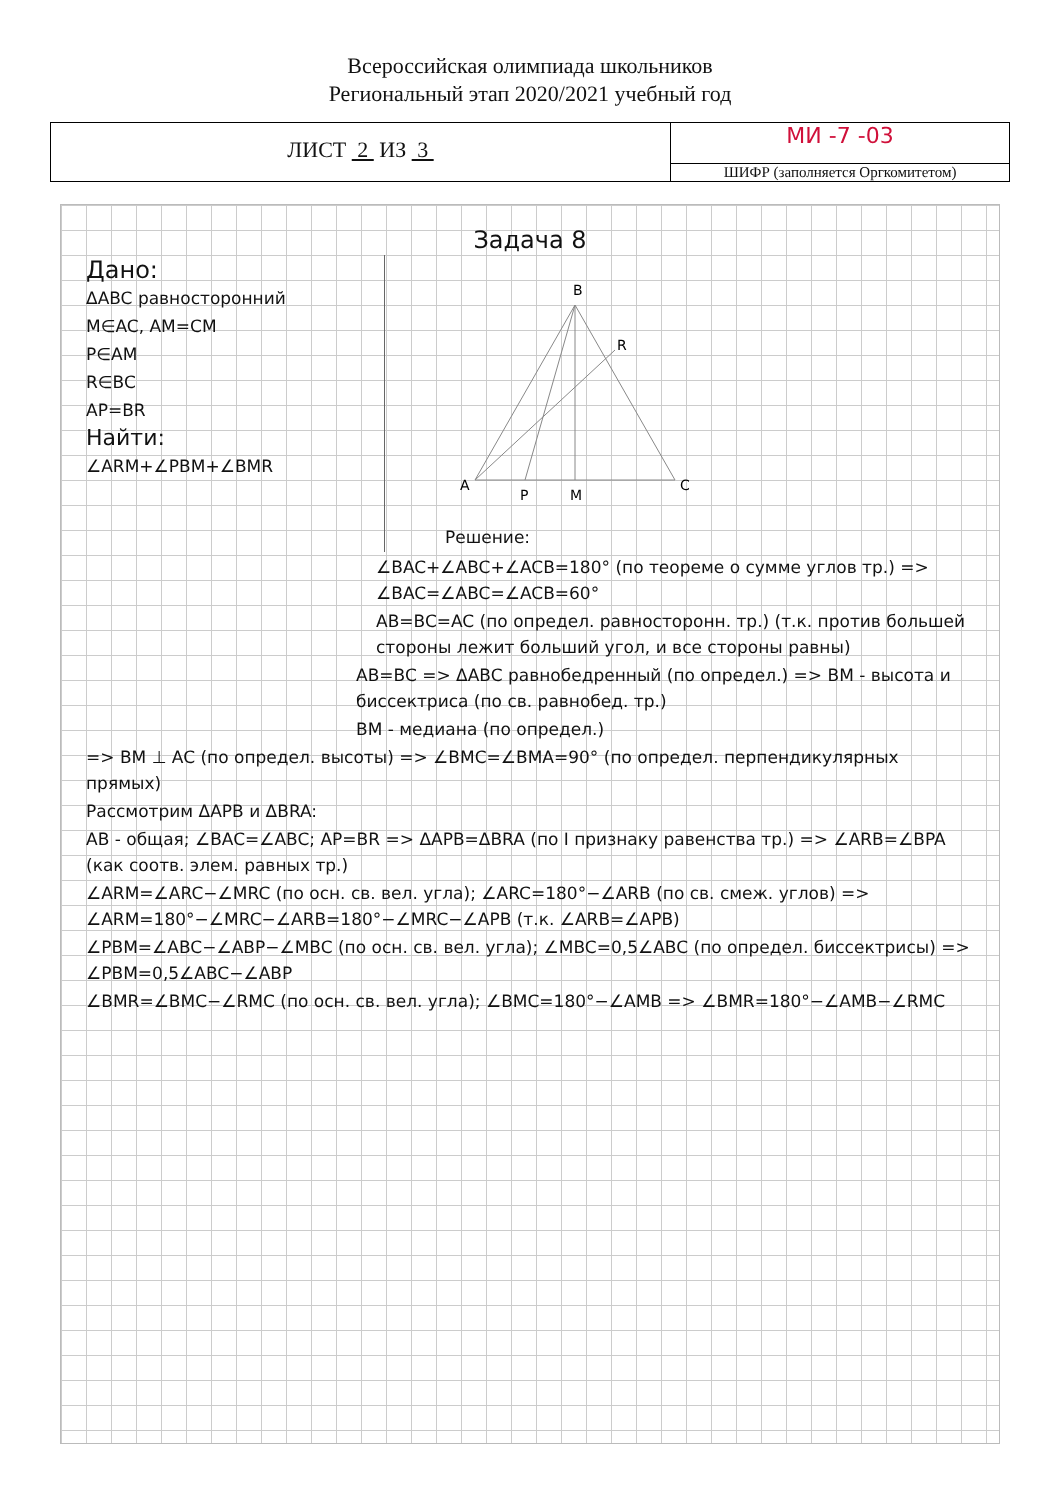Всероссийская олимпиада школьников
Региональный этап 2020/2021 учебный год
ЛИСТ 2 ИЗ 3
МИ -7 -03
ШИФР (заполняется Оргкомитетом)
Задача 8
Дано:
ΔABC равносторонний
M∈AC, AM=CM
P∈AM
R∈BC
AP=BR
Найти:
∠ARM+∠PBM+∠BMR
B
R
A
P
M
C
Решение:
∠BAC+∠ABC+∠ACB=180° (по теореме о сумме углов тр.) => ∠BAC=∠ABC=∠ACB=60°
AB=BC=AC (по определ. равносторонн. тр.) (т.к. против большей стороны лежит больший угол, и все стороны равны)
AB=BC => ΔABC равнобедренный (по определ.) => BM - высота и биссектриса (по св. равнобед. тр.)
BM - медиана (по определ.)
=> BM ⊥ AC (по определ. высоты) => ∠BMC=∠BMA=90° (по определ. перпендикулярных прямых)
Рассмотрим ΔAPB и ΔBRA:
AB - общая; ∠BAC=∠ABC; AP=BR => ΔAPB=ΔBRA (по I признаку равенства тр.) => ∠ARB=∠BPA (как соотв. элем. равных тр.)
∠ARM=∠ARC−∠MRC (по осн. св. вел. угла); ∠ARC=180°−∠ARB (по св. смеж. углов) => ∠ARM=180°−∠MRC−∠ARB=180°−∠MRC−∠APB (т.к. ∠ARB=∠APB)
∠PBM=∠ABC−∠ABP−∠MBC (по осн. св. вел. угла); ∠MBC=0,5∠ABC (по определ. биссектрисы) => ∠PBM=0,5∠ABC−∠ABP
∠BMR=∠BMC−∠RMC (по осн. св. вел. угла); ∠BMC=180°−∠AMB => ∠BMR=180°−∠AMB−∠RMC